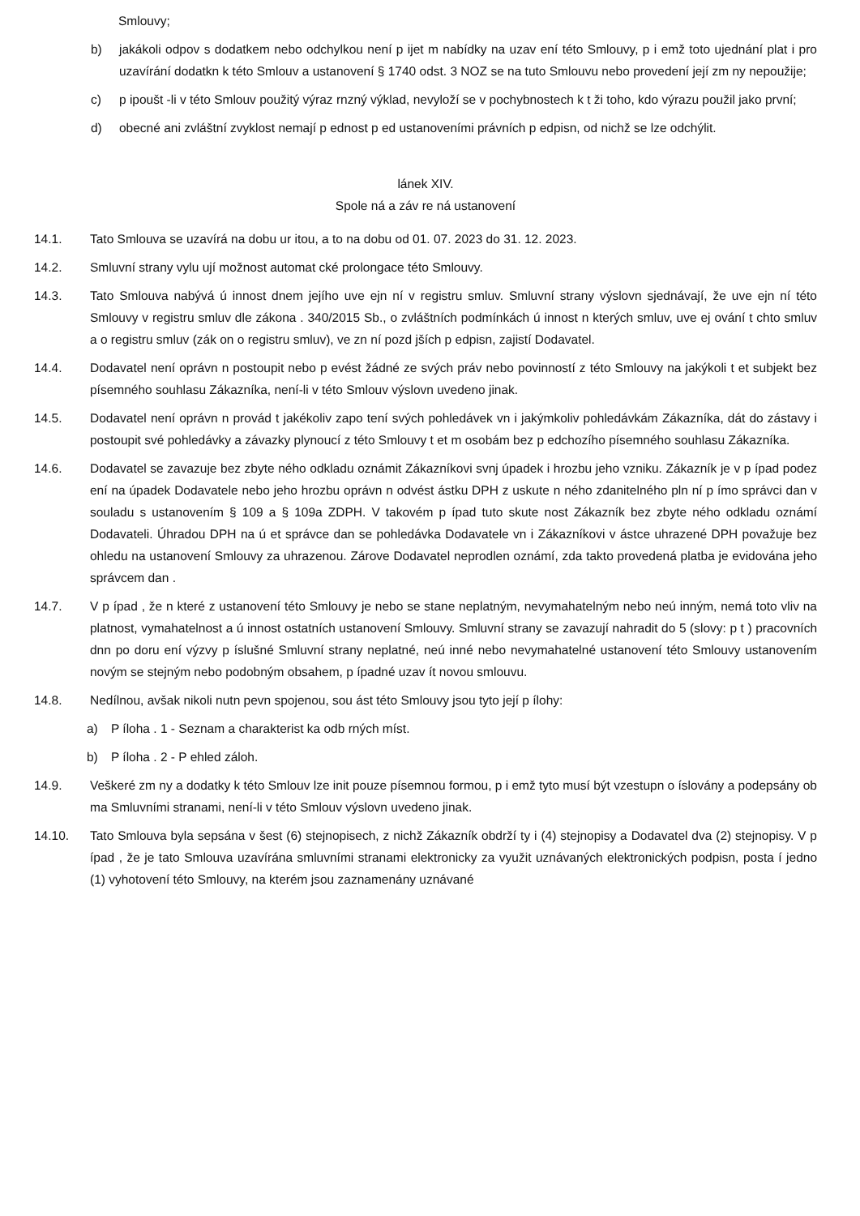Smlouvy;
b) jakákoli odpov s dodatkem nebo odchylkou není p ijet m nabídky na uzav ení této Smlouvy, p i emž toto ujednání plat i pro uzavírání dodatkn k této Smlouv a ustanovení § 1740 odst. 3 NOZ se na tuto Smlouvu nebo provedení její zm ny nepoužije;
c) p ipoušt -li v této Smlouv použitý výraz rnzný výklad, nevyloží se v pochybnostech k t ži toho, kdo výrazu použil jako první;
d) obecné ani zvláštní zvyklost nemají p ednost p ed ustanoveními právních p edpisn, od nichž se lze odchýlit.
lánek XIV.
Spole ná a záv re ná ustanovení
14.1. Tato Smlouva se uzavírá na dobu ur itou, a to na dobu od 01. 07. 2023 do 31. 12. 2023.
14.2. Smluvní strany vylu ují možnost automat cké prolongace této Smlouvy.
14.3. Tato Smlouva nabývá ú innost dnem jejího uve ejn ní v registru smluv. Smluvní strany výslovn sjednávají, že uve ejn ní této Smlouvy v registru smluv dle zákona . 340/2015 Sb., o zvláštních podmínkách ú innost n kterých smluv, uve ej ování t chto smluv a o registru smluv (zák on o registru smluv), ve zn ní pozd jších p edpisn, zajistí Dodavatel.
14.4. Dodavatel není oprávn n postoupit nebo p evést žádné ze svých práv nebo povinností z této Smlouvy na jakýkoli t et subjekt bez písemného souhlasu Zákazníka, není-li v této Smlouv výslovn uvedeno jinak.
14.5. Dodavatel není oprávn n provád t jakékoliv zapo tení svých pohledávek vn i jakýmkoliv pohledávkám Zákazníka, dát do zástavy i postoupit své pohledávky a závazky plynoucí z této Smlouvy t et m osobám bez p edchozího písemného souhlasu Zákazníka.
14.6. Dodavatel se zavazuje bez zbyte ného odkladu oznámit Zákazníkovi svnj úpadek i hrozbu jeho vzniku. Zákazník je v p ípad podez ení na úpadek Dodavatele nebo jeho hrozbu oprávn n odvést ástku DPH z uskute n ného zdanitelného pln ní p ímo správci dan v souladu s ustanovením § 109 a § 109a ZDPH. V takovém p ípad tuto skute nost Zákazník bez zbyte ného odkladu oznámí Dodavateli. Úhradou DPH na ú et správce dan se pohledávka Dodavatele vn i Zákazníkovi v ástce uhrazené DPH považuje bez ohledu na ustanovení Smlouvy za uhrazenou. Zárove Dodavatel neprodlen oznámí, zda takto provedená platba je evidována jeho správcem dan .
14.7. V p ípad , že n které z ustanovení této Smlouvy je nebo se stane neplatným, nevymahatelným nebo neú inným, nemá toto vliv na platnost, vymahatelnost a ú innost ostatních ustanovení Smlouvy. Smluvní strany se zavazují nahradit do 5 (slovy: p t ) pracovních dnn po doru ení výzvy p íslušné Smluvní strany neplatné, neú inné nebo nevymahatelné ustanovení této Smlouvy ustanovením novým se stejným nebo podobným obsahem, p ípadné uzav ít novou smlouvu.
14.8. Nedílnou, avšak nikoli nutn pevn spojenou, sou ást této Smlouvy jsou tyto její p ílohy:
a) P íloha . 1 - Seznam a charakterist ka odb rných míst.
b) P íloha . 2 - P ehled záloh.
14.9. Veškeré zm ny a dodatky k této Smlouv lze init pouze písemnou formou, p i emž tyto musí být vzestupn o íslovány a podepsány ob ma Smluvními stranami, není-li v této Smlouv výslovn uvedeno jinak.
14.10. Tato Smlouva byla sepsána v šest (6) stejnopisech, z nichž Zákazník obdrží ty i (4) stejnopisy a Dodavatel dva (2) stejnopisy. V p ípad , že je tato Smlouva uzavírána smluvními stranami elektronicky za využit uznávaných elektronických podpisn, posta í jedno (1) vyhotovení této Smlouvy, na kterém jsou zaznamenány uznávané